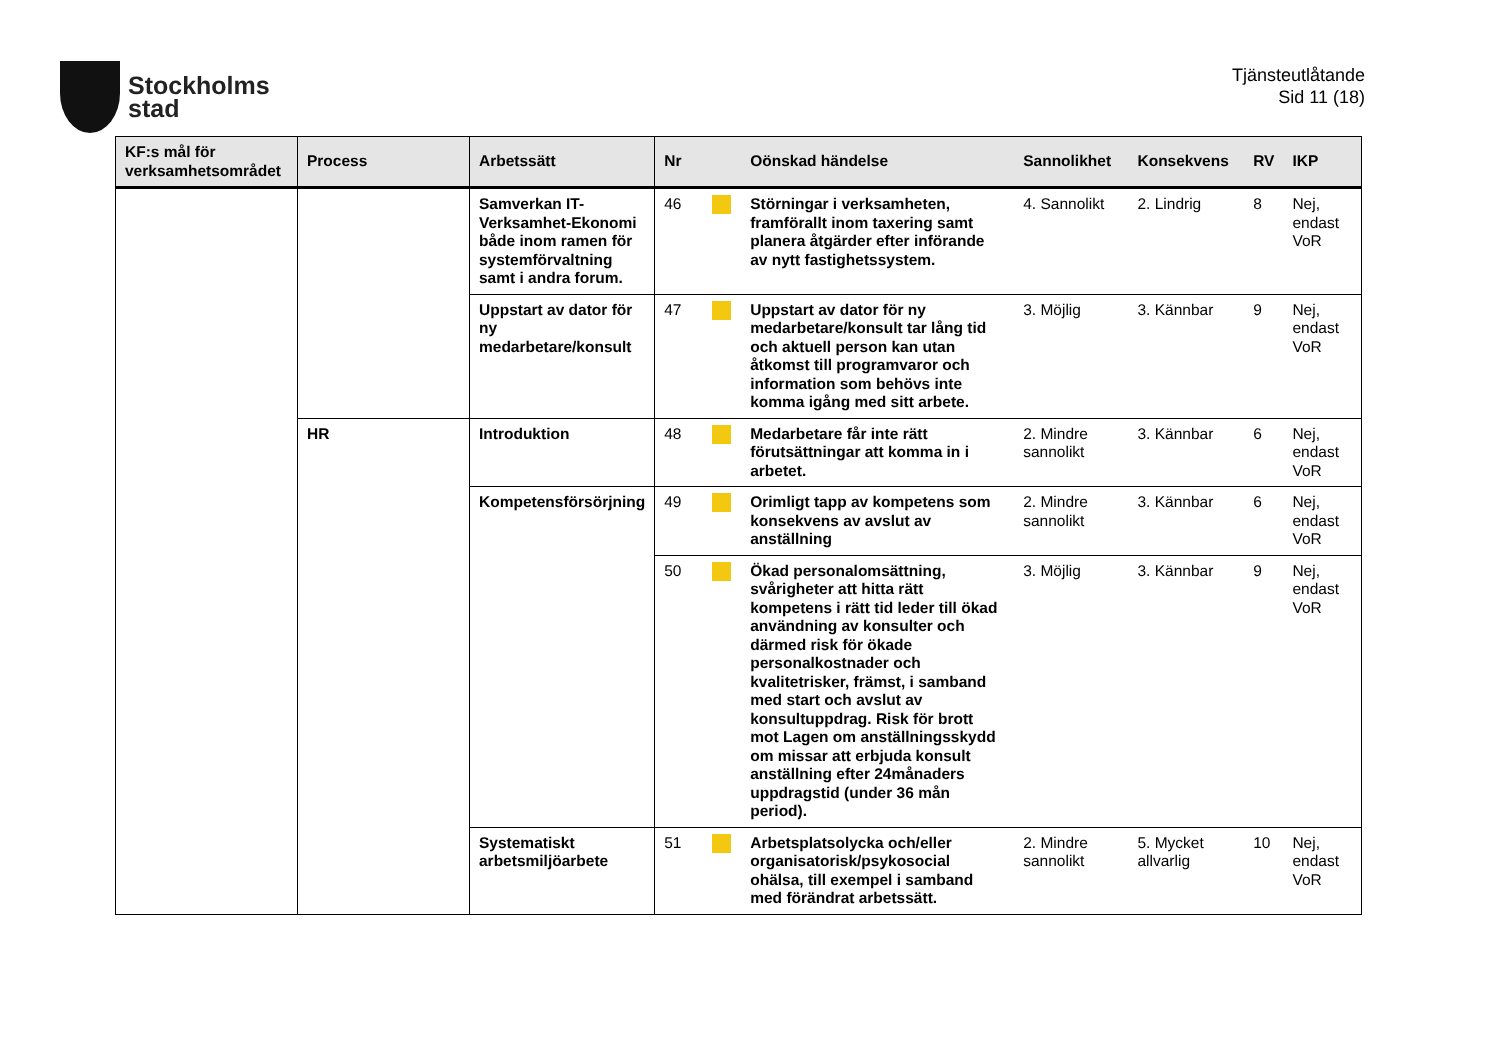Stockholms
stad
Tjänsteutlåtande
Sid 11 (18)
| KF:s mål för verksamhetsområdet | Process | Arbetssätt | Nr | | Oönskad händelse | Sannolikhet | Konsekvens | RV | IKP |
| --- | --- | --- | --- | --- | --- | --- | --- | --- | --- |
| | | Samverkan IT-Verksamhet-Ekonomi både inom ramen för systemförvaltning samt i andra forum. | 46 | | Störningar i verksamheten, framförallt inom taxering samt planera åtgärder efter införande av nytt fastighetssystem. | 4. Sannolikt | 2. Lindrig | 8 | Nej, endast VoR |
| | | Uppstart av dator för ny medarbetare/konsult | 47 | | Uppstart av dator för ny medarbetare/konsult tar lång tid och aktuell person kan utan åtkomst till programvaror och information som behövs inte komma igång med sitt arbete. | 3. Möjlig | 3. Kännbar | 9 | Nej, endast VoR |
| | HR | Introduktion | 48 | | Medarbetare får inte rätt förutsättningar att komma in i arbetet. | 2. Mindre sannolikt | 3. Kännbar | 6 | Nej, endast VoR |
| | | Kompetensförsörjning | 49 | | Orimligt tapp av kompetens som konsekvens av avslut av anställning | 2. Mindre sannolikt | 3. Kännbar | 6 | Nej, endast VoR |
| | | | 50 | | Ökad personalomsättning, svårigheter att hitta rätt kompetens i rätt tid leder till ökad användning av konsulter och därmed risk för ökade personalkostnader och kvalitetrisker, främst, i samband med start och avslut av konsultuppdrag. Risk för brott mot Lagen om anställningsskydd om missar att erbjuda konsult anställning efter 24månaders uppdragstid (under 36 mån period). | 3. Möjlig | 3. Kännbar | 9 | Nej, endast VoR |
| | | Systematiskt arbetsmiljöarbete | 51 | | Arbetsplatsolycka och/eller organisatorisk/psykosocial ohälsa, till exempel i samband med förändrat arbetssätt. | 2. Mindre sannolikt | 5. Mycket allvarlig | 10 | Nej, endast VoR |